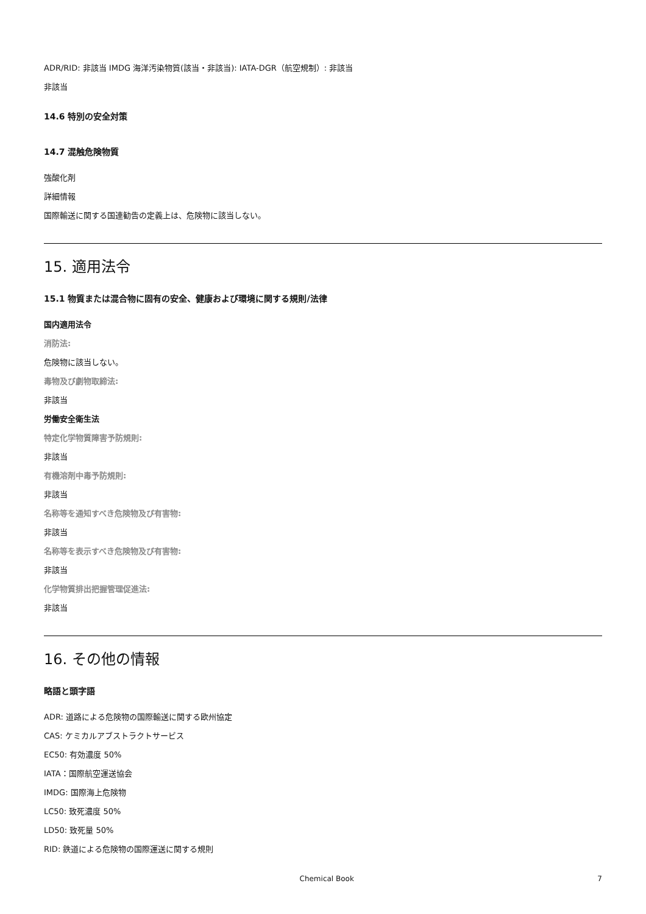ADR/RID: 非該当 IMDG 海洋汚染物質(該当・非該当): IATA-DGR（航空規制）: 非該当
非該当
14.6 特別の安全対策
14.7 混触危険物質
強酸化剤
詳細情報
国際輸送に関する国連勧告の定義上は、危険物に該当しない。
15. 適用法令
15.1 物質または混合物に固有の安全、健康および環境に関する規則/法律
国内適用法令
消防法:
危険物に該当しない。
毒物及び劇物取締法:
非該当
労働安全衛生法
特定化学物質障害予防規則:
非該当
有機溶剤中毒予防規則:
非該当
名称等を通知すべき危険物及び有害物:
非該当
名称等を表示すべき危険物及び有害物:
非該当
化学物質排出把握管理促進法:
非該当
16. その他の情報
略語と頭字語
ADR: 道路による危険物の国際輸送に関する欧州協定
CAS: ケミカルアブストラクトサービス
EC50: 有効濃度 50%
IATA：国際航空運送協会
IMDG: 国際海上危険物
LC50: 致死濃度 50%
LD50: 致死量 50%
RID: 鉄道による危険物の国際運送に関する規則
Chemical Book 7